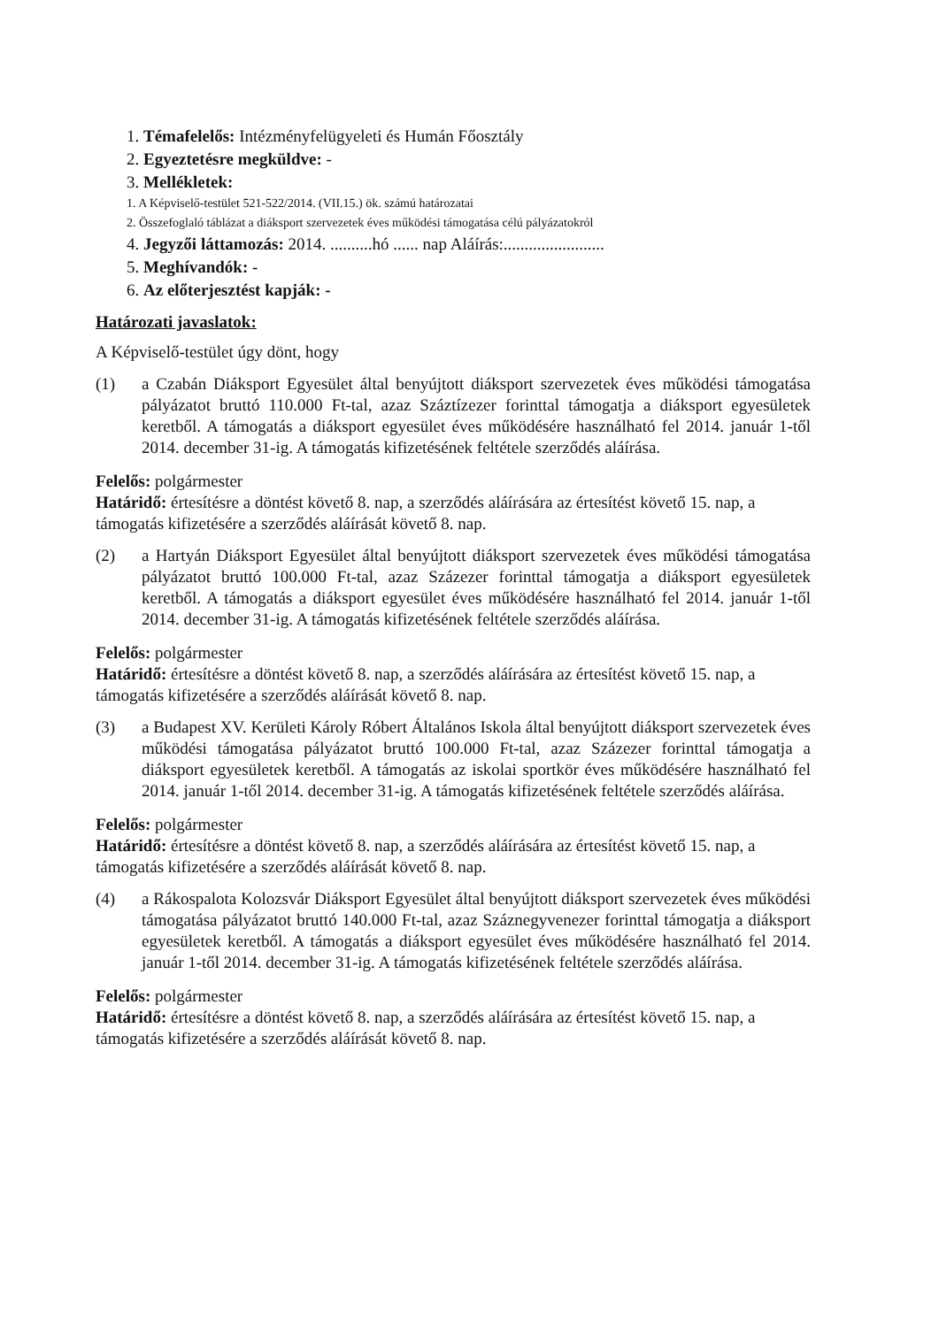1. Témafelelős: Intézményfelügyeleti és Humán Főosztály
2. Egyeztetésre megküldve: -
3. Mellékletek:
1. A Képviselő-testület 521-522/2014. (VII.15.) ök. számú határozatai
2. Összefoglaló táblázat a diáksport szervezetek éves működési támogatása célú pályázatokról
4. Jegyzői láttamozás: 2014. ..........hó ...... nap Aláírás:........................
5. Meghívandók: -
6. Az előterjesztést kapják: -
Határozati javaslatok:
A Képviselő-testület úgy dönt, hogy
(1) a Czabán Diáksport Egyesület által benyújtott diáksport szervezetek éves működési támogatása pályázatot bruttó 110.000 Ft-tal, azaz Száztízezer forinttal támogatja a diáksport egyesületek keretből. A támogatás a diáksport egyesület éves működésére használható fel 2014. január 1-től 2014. december 31-ig. A támogatás kifizetésének feltétele szerződés aláírása.
Felelős: polgármester
Határidő: értesítésre a döntést követő 8. nap, a szerződés aláírására az értesítést követő 15. nap, a támogatás kifizetésére a szerződés aláírását követő 8. nap.
(2) a Hartyán Diáksport Egyesület által benyújtott diáksport szervezetek éves működési támogatása pályázatot bruttó 100.000 Ft-tal, azaz Százezer forinttal támogatja a diáksport egyesületek keretből. A támogatás a diáksport egyesület éves működésére használható fel 2014. január 1-től 2014. december 31-ig. A támogatás kifizetésének feltétele szerződés aláírása.
Felelős: polgármester
Határidő: értesítésre a döntést követő 8. nap, a szerződés aláírására az értesítést követő 15. nap, a támogatás kifizetésére a szerződés aláírását követő 8. nap.
(3) a Budapest XV. Kerületi Károly Róbert Általános Iskola által benyújtott diáksport szervezetek éves működési támogatása pályázatot bruttó 100.000 Ft-tal, azaz Százezer forinttal támogatja a diáksport egyesületek keretből. A támogatás az iskolai sportkör éves működésére használható fel 2014. január 1-től 2014. december 31-ig. A támogatás kifizetésének feltétele szerződés aláírása.
Felelős: polgármester
Határidő: értesítésre a döntést követő 8. nap, a szerződés aláírására az értesítést követő 15. nap, a támogatás kifizetésére a szerződés aláírását követő 8. nap.
(4) a Rákospalota Kolozsvár Diáksport Egyesület által benyújtott diáksport szervezetek éves működési támogatása pályázatot bruttó 140.000 Ft-tal, azaz Száznegyvenezer forinttal támogatja a diáksport egyesületek keretből. A támogatás a diáksport egyesület éves működésére használható fel 2014. január 1-től 2014. december 31-ig. A támogatás kifizetésének feltétele szerződés aláírása.
Felelős: polgármester
Határidő: értesítésre a döntést követő 8. nap, a szerződés aláírására az értesítést követő 15. nap, a támogatás kifizetésére a szerződés aláírását követő 8. nap.